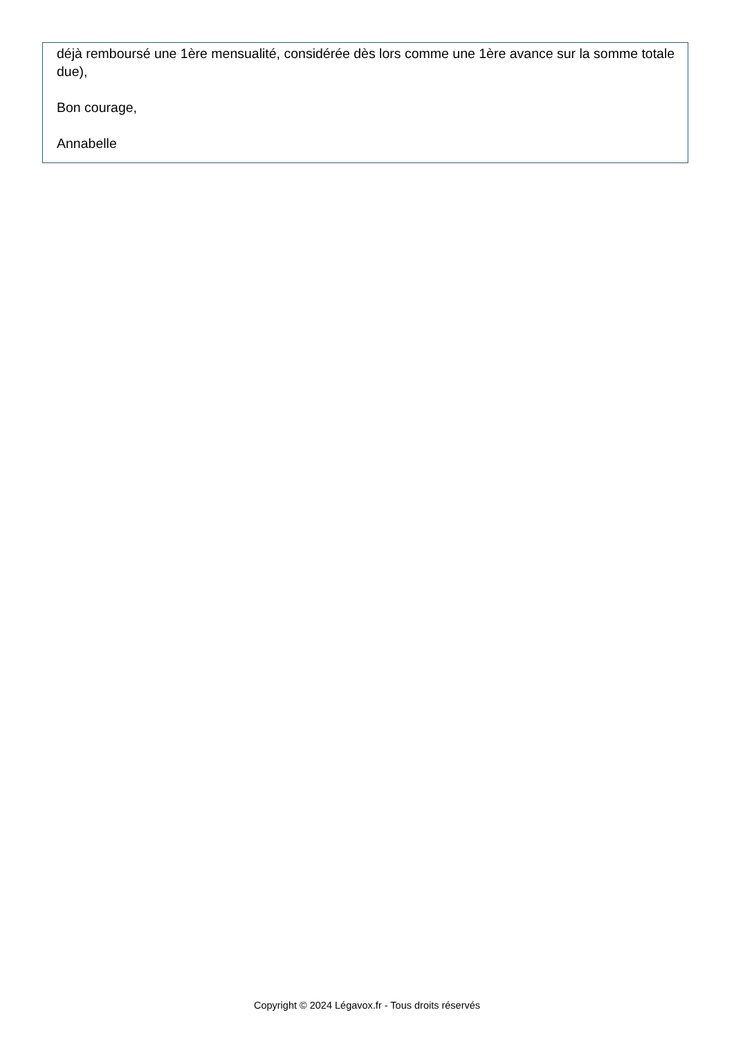déjà remboursé une 1ère mensualité, considérée dès lors comme une 1ère avance sur la somme totale due),
Bon courage,
Annabelle
Copyright © 2024 Légavox.fr - Tous droits réservés